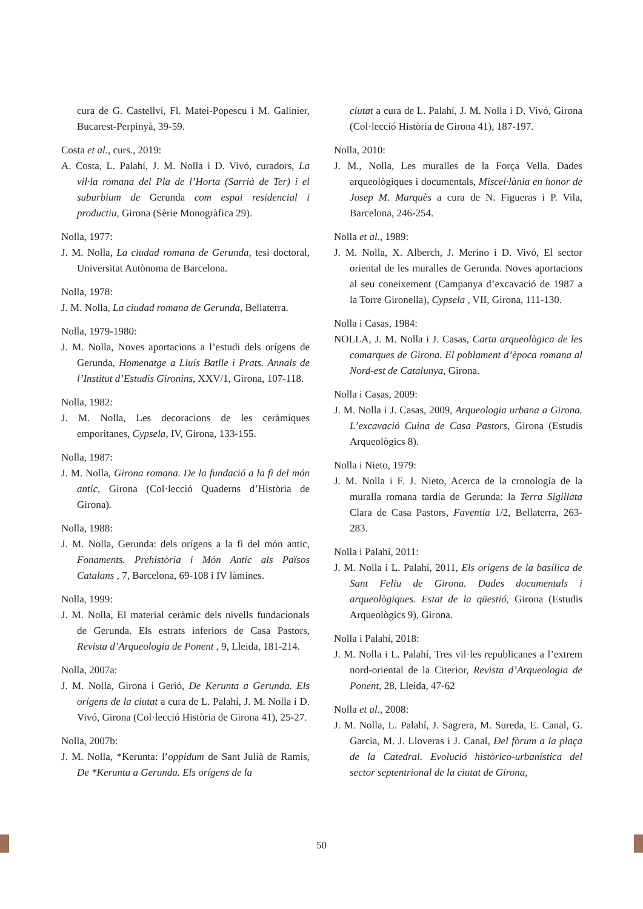cura de G. Castellví, Fl. Matei-Popescu i M. Galinier, Bucarest-Perpinyà, 39-59.
Costa et al., curs., 2019:
A. Costa, L. Palahí, J. M. Nolla i D. Vivó, curadors, La vil·la romana del Pla de l’Horta (Sarrià de Ter) i el suburbium de Gerunda com espai residencial i productiu, Girona (Sèrie Monogràfica 29).
Nolla, 1977:
J. M. Nolla, La ciudad romana de Gerunda, tesi doctoral, Universitat Autònoma de Barcelona.
Nolla, 1978:
J. M. Nolla, La ciudad romana de Gerunda, Bellaterra.
Nolla, 1979-1980:
J. M. Nolla, Noves aportacions a l’estudi dels orígens de Gerunda, Homenatge a Lluís Batlle i Prats. Annals de l’Institut d’Estudis Gironins, XXV/1, Girona, 107-118.
Nolla, 1982:
J. M. Nolla, Les decoracions de les ceràmiques emporitanes, Cypsela, IV, Girona, 133-155.
Nolla, 1987:
J. M. Nolla, Girona romana. De la fundació a la fi del món antic, Girona (Col·lecció Quaderns d’Història de Girona).
Nolla, 1988:
J. M. Nolla, Gerunda: dels orígens a la fi del món antic, Fonaments. Prehistòria i Món Antic als Països Catalans , 7, Barcelona, 69-108 i IV làmines.
Nolla, 1999:
J. M. Nolla, El material ceràmic dels nivells fundacionals de Gerunda. Els estrats inferiors de Casa Pastors, Revista d’Arqueologia de Ponent , 9, Lleida, 181-214.
Nolla, 2007a:
J. M. Nolla, Girona i Gerió, De Kerunta a Gerunda. Els orígens de la ciutat a cura de L. Palahí, J. M. Nolla i D. Vivó, Girona (Col·lecció Història de Girona 41), 25-27.
Nolla, 2007b:
J. M. Nolla, *Kerunta: l’oppidum de Sant Julià de Ramis, De *Kerunta a Gerunda. Els orígens de la
ciutat a cura de L. Palahí, J. M. Nolla i D. Vivó, Girona (Col·lecció Història de Girona 41), 187-197.
Nolla, 2010:
J. M., Nolla, Les muralles de la Força Vella. Dades arqueològiques i documentals, Miscel·lània en honor de Josep M. Marquès a cura de N. Figueras i P. Vila, Barcelona, 246-254.
Nolla et al., 1989:
J. M. Nolla, X. Alberch, J. Merino i D. Vivó, El sector oriental de les muralles de Gerunda. Noves aportacions al seu coneixement (Campanya d’excavació de 1987 a la Torre Gironella), Cypsela , VII, Girona, 111-130.
Nolla i Casas, 1984:
NOLLA, J. M. Nolla i J. Casas, Carta arqueològica de les comarques de Girona. El poblament d’època romana al Nord-est de Catalunya, Girona.
Nolla i Casas, 2009:
J. M. Nolla i J. Casas, 2009, Arqueologia urbana a Girona. L’excavació Cuina de Casa Pastors, Girona (Estudis Arqueològics 8).
Nolla i Nieto, 1979:
J. M. Nolla i F. J. Nieto, Acerca de la cronología de la muralla romana tardía de Gerunda: la Terra Sigillata Clara de Casa Pastors, Faventia 1/2, Bellaterra, 263-283.
Nolla i Palahí, 2011:
J. M. Nolla i L. Palahí, 2011, Els orígens de la basílica de Sant Feliu de Girona. Dades documentals i arqueològiques. Estat de la qüestió, Girona (Estudis Arqueològics 9), Girona.
Nolla i Palahí, 2018:
J. M. Nolla i L. Palahí, Tres vil·les republicanes a l’extrem nord-oriental de la Citerior, Revista d’Arqueologia de Ponent, 28, Lleida, 47-62
Nolla et al., 2008:
J. M. Nolla, L. Palahí, J. Sagrera, M. Sureda, E. Canal, G. Garcia, M. J. Lloveras i J. Canal, Del fòrum a la plaça de la Catedral. Evolució històrico-urbanística del sector septentrional de la ciutat de Girona,
50